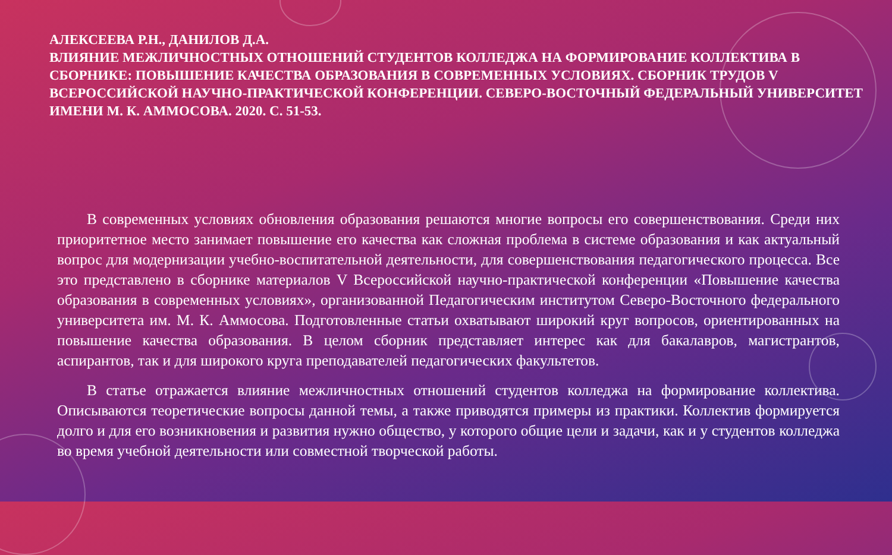АЛЕКСЕЕВА Р.Н., ДАНИЛОВ Д.А.
ВЛИЯНИЕ МЕЖЛИЧНОСТНЫХ ОТНОШЕНИЙ СТУДЕНТОВ КОЛЛЕДЖА НА ФОРМИРОВАНИЕ КОЛЛЕКТИВА В СБОРНИКЕ: ПОВЫШЕНИЕ КАЧЕСТВА ОБРАЗОВАНИЯ В СОВРЕМЕННЫХ УСЛОВИЯХ. СБОРНИК ТРУДОВ V ВСЕРОССИЙСКОЙ НАУЧНО-ПРАКТИЧЕСКОЙ КОНФЕРЕНЦИИ. СЕВЕРО-ВОСТОЧНЫЙ ФЕДЕРАЛЬНЫЙ УНИВЕРСИТЕТ ИМЕНИ М. К. АММОСОВА. 2020. С. 51-53.
В современных условиях обновления образования решаются многие вопросы его совершенствования. Среди них приоритетное место занимает повышение его качества как сложная проблема в системе образования и как актуальный вопрос для модернизации учебно-воспитательной деятельности, для совершенствования педагогического процесса. Все это представлено в сборнике материалов V Всероссийской научно-практической конференции «Повышение качества образования в современных условиях», организованной Педагогическим институтом Северо-Восточного федерального университета им. М. К. Аммосова. Подготовленные статьи охватывают широкий круг вопросов, ориентированных на повышение качества образования. В целом сборник представляет интерес как для бакалавров, магистрантов, аспирантов, так и для широкого круга преподавателей педагогических факультетов.
В статье отражается влияние межличностных отношений студентов колледжа на формирование коллектива. Описываются теоретические вопросы данной темы, а также приводятся примеры из практики. Коллектив формируется долго и для его возникновения и развития нужно общество, у которого общие цели и задачи, как и у студентов колледжа во время учебной деятельности или совместной творческой работы.